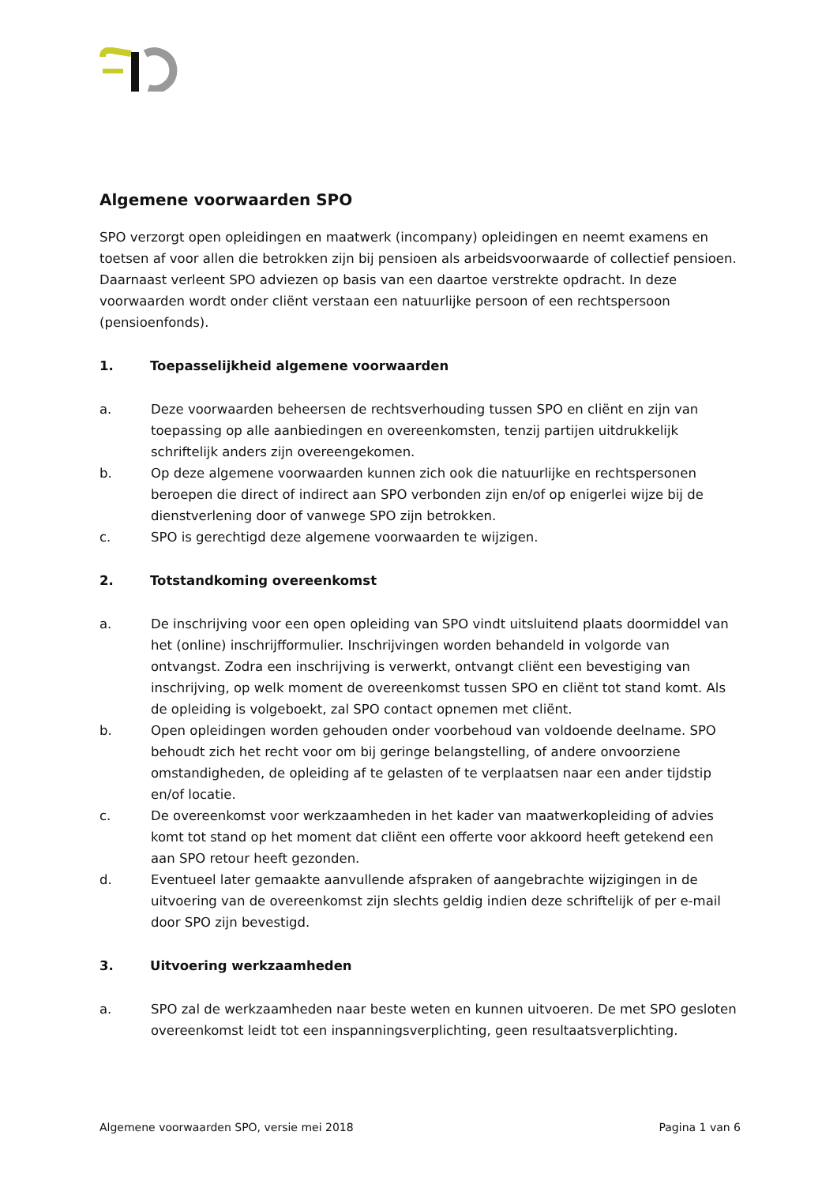Algemene voorwaarden SPO
SPO verzorgt open opleidingen en maatwerk (incompany) opleidingen en neemt examens en toetsen af voor allen die betrokken zijn bij pensioen als arbeidsvoorwaarde of collectief pensioen. Daarnaast verleent SPO adviezen op basis van een daartoe verstrekte opdracht. In deze voorwaarden wordt onder cliënt verstaan een natuurlijke persoon of een rechtspersoon (pensioenfonds).
1. Toepasselijkheid algemene voorwaarden
a. Deze voorwaarden beheersen de rechtsverhouding tussen SPO en cliënt en zijn van toepassing op alle aanbiedingen en overeenkomsten, tenzij partijen uitdrukkelijk schriftelijk anders zijn overeengekomen.
b. Op deze algemene voorwaarden kunnen zich ook die natuurlijke en rechtspersonen beroepen die direct of indirect aan SPO verbonden zijn en/of op enigerlei wijze bij de dienstverlening door of vanwege SPO zijn betrokken.
c. SPO is gerechtigd deze algemene voorwaarden te wijzigen.
2. Totstandkoming overeenkomst
a. De inschrijving voor een open opleiding van SPO vindt uitsluitend plaats doormiddel van het (online) inschrijfformulier. Inschrijvingen worden behandeld in volgorde van ontvangst. Zodra een inschrijving is verwerkt, ontvangt cliënt een bevestiging van inschrijving, op welk moment de overeenkomst tussen SPO en cliënt tot stand komt. Als de opleiding is volgeboekt, zal SPO contact opnemen met cliënt.
b. Open opleidingen worden gehouden onder voorbehoud van voldoende deelname. SPO behoudt zich het recht voor om bij geringe belangstelling, of andere onvoorziene omstandigheden, de opleiding af te gelasten of te verplaatsen naar een ander tijdstip en/of locatie.
c. De overeenkomst voor werkzaamheden in het kader van maatwerkopleiding of advies komt tot stand op het moment dat cliënt een offerte voor akkoord heeft getekend een aan SPO retour heeft gezonden.
d. Eventueel later gemaakte aanvullende afspraken of aangebrachte wijzigingen in de uitvoering van de overeenkomst zijn slechts geldig indien deze schriftelijk of per e-mail door SPO zijn bevestigd.
3. Uitvoering werkzaamheden
a. SPO zal de werkzaamheden naar beste weten en kunnen uitvoeren. De met SPO gesloten overeenkomst leidt tot een inspanningsverplichting, geen resultaatsverplichting.
Algemene voorwaarden SPO, versie mei 2018 Pagina 1 van 6